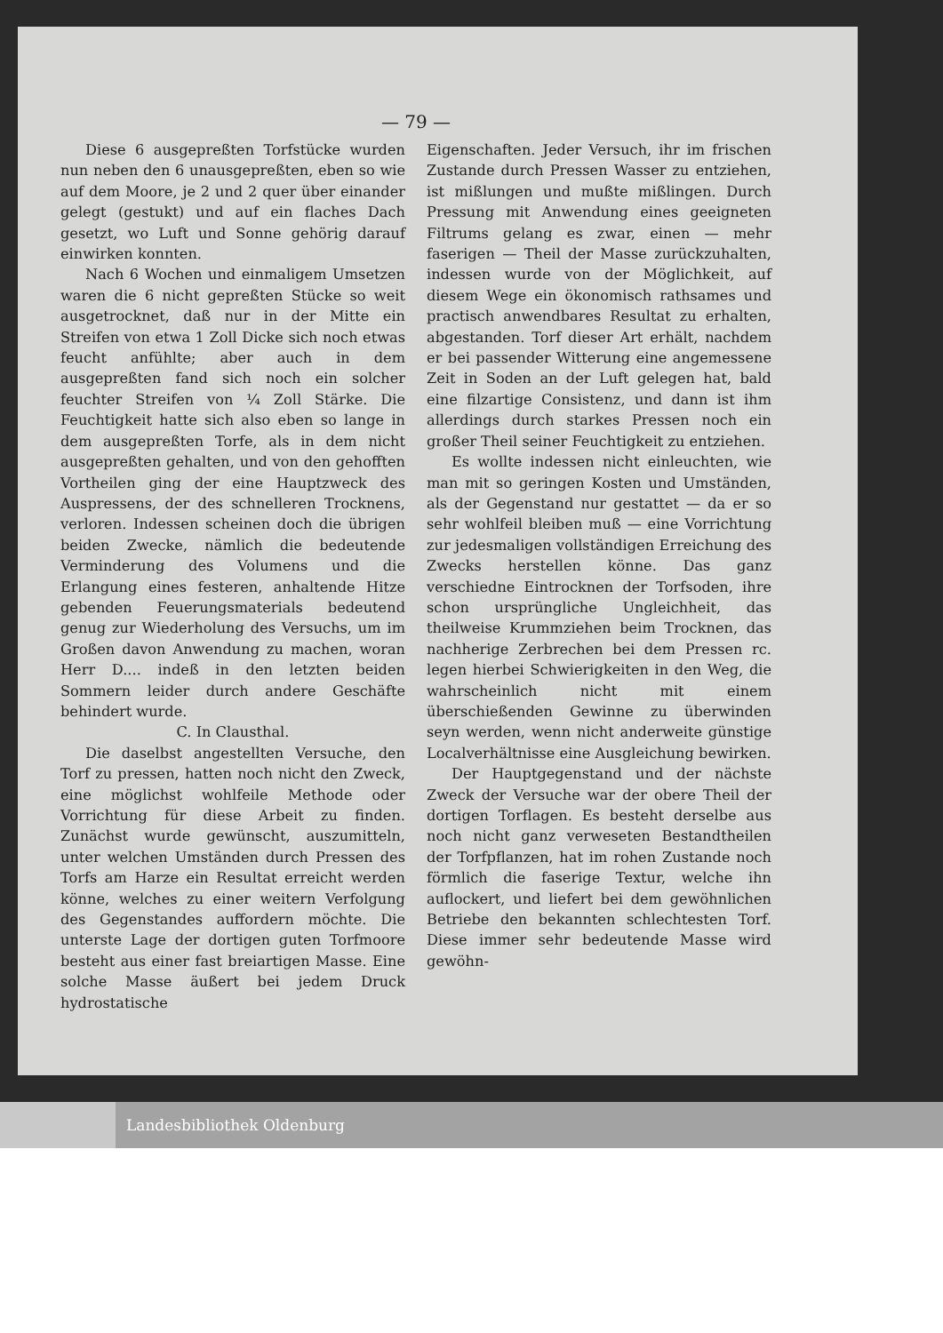— 79 —
Diese 6 ausgepreßten Torfstücke wurden nun neben den 6 unausgepreßten, eben so wie auf dem Moore, je 2 und 2 quer über einander gelegt (gestukt) und auf ein flaches Dach gesetzt, wo Luft und Sonne gehörig darauf einwirken konnten.
Nach 6 Wochen und einmaligem Umsetzen waren die 6 nicht gepreßten Stücke so weit ausgetrocknet, daß nur in der Mitte ein Streifen von etwa 1 Zoll Dicke sich noch etwas feucht anfühlte; aber auch in dem ausgepreßten fand sich noch ein solcher feuchter Streifen von ¼ Zoll Stärke. Die Feuchtigkeit hatte sich also eben so lange in dem ausgepreßten Torfe, als in dem nicht ausgepreßten gehalten, und von den gehofften Vortheilen ging der eine Hauptzweck des Auspressens, der des schnelleren Trocknens, verloren. Indessen scheinen doch die übrigen beiden Zwecke, nämlich die bedeutende Verminderung des Volumens und die Erlangung eines festeren, anhaltende Hitze gebenden Feuerungsmaterials bedeutend genug zur Wiederholung des Versuchs, um im Großen davon Anwendung zu machen, woran Herr D.... indeß in den letzten beiden Sommern leider durch andere Geschäfte behindert wurde.
C. In Clausthal.
Die daselbst angestellten Versuche, den Torf zu pressen, hatten noch nicht den Zweck, eine möglichst wohlfeile Methode oder Vorrichtung für diese Arbeit zu finden. Zunächst wurde gewünscht, auszumitteln, unter welchen Umständen durch Pressen des Torfs am Harze ein Resultat erreicht werden könne, welches zu einer weitern Verfolgung des Gegenstandes auffordern möchte. Die unterste Lage der dortigen guten Torfmoore besteht aus einer fast breiartigen Masse. Eine solche Masse äußert bei jedem Druck hydrostatische
Eigenschaften. Jeder Versuch, ihr im frischen Zustande durch Pressen Wasser zu entziehen, ist mißlungen und mußte mißlingen. Durch Pressung mit Anwendung eines geeigneten Filtrums gelang es zwar, einen — mehr faserigen — Theil der Masse zurückzuhalten, indessen wurde von der Möglichkeit, auf diesem Wege ein ökonomisch rathsames und practisch anwendbares Resultat zu erhalten, abgestanden. Torf dieser Art erhält, nachdem er bei passender Witterung eine angemessene Zeit in Soden an der Luft gelegen hat, bald eine filzartige Consistenz, und dann ist ihm allerdings durch starkes Pressen noch ein großer Theil seiner Feuchtigkeit zu entziehen.
Es wollte indessen nicht einleuchten, wie man mit so geringen Kosten und Umständen, als der Gegenstand nur gestattet — da er so sehr wohlfeil bleiben muß — eine Vorrichtung zur jedesmaligen vollständigen Erreichung des Zwecks herstellen könne. Das ganz verschiedne Eintrocknen der Torfsoden, ihre schon ursprüngliche Ungleichheit, das theilweise Krummziehen beim Trocknen, das nachherige Zerbrechen bei dem Pressen rc. legen hierbei Schwierigkeiten in den Weg, die wahrscheinlich nicht mit einem überschießenden Gewinne zu überwinden seyn werden, wenn nicht anderweite günstige Localverhältnisse eine Ausgleichung bewirken.
Der Hauptgegenstand und der nächste Zweck der Versuche war der obere Theil der dortigen Torflagen. Es besteht derselbe aus noch nicht ganz verweseten Bestandtheilen der Torfpflanzen, hat im rohen Zustande noch förmlich die faserige Textur, welche ihn auflockert, und liefert bei dem gewöhnlichen Betriebe den bekannten schlechtesten Torf. Diese immer sehr bedeutende Masse wird gewöhn-
Landesbibliothek Oldenburg